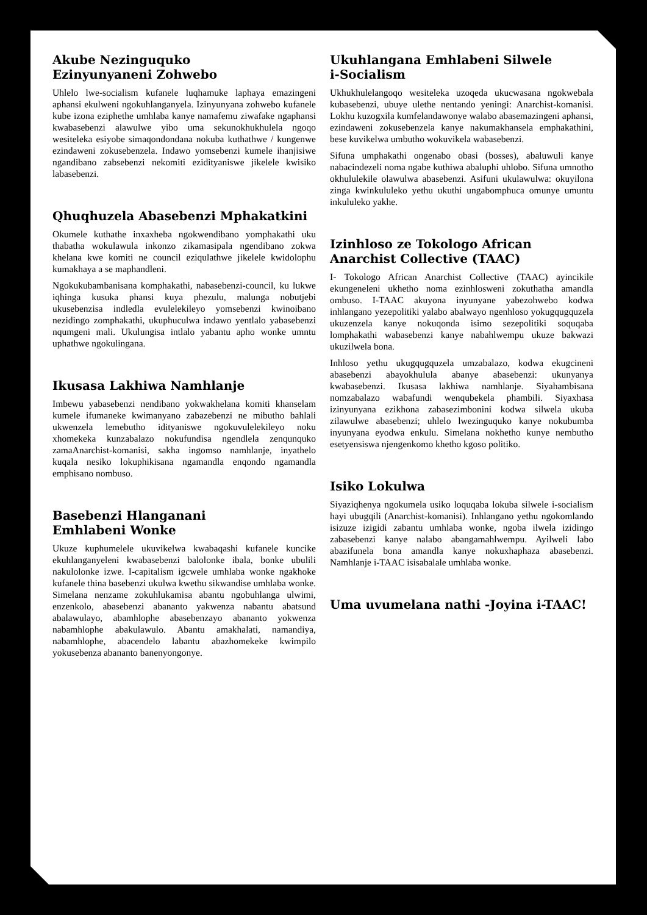Akube Nezinguquko
Ezinyunyaneni Zohwebo
Uhlelo lwe-socialism kufanele luqhamuke laphaya emazingeni aphansi ekulweni ngokuhlanganyela. Izinyunyana zohwebo kufanele kube izona eziphethe umhlaba kanye namafemu ziwafake ngaphansi kwabasebenzi alawulwe yibo uma sekunokhukhulela ngoqo wesiteleka esiyobe simaqondondana nokuba kuthathwe / kungenwe ezindaweni zokusebenzela. Indawo yomsebenzi kumele ihanjisiwe ngandibano zabsebenzi nekomiti ezidityaniswe jikelele kwisiko labasebenzi.
Qhuqhuzela Abasebenzi Mphakatkini
Okumele kuthathe inxaxheba ngokwendibano yomphakathi uku thabatha wokulawula inkonzo zikamasipala ngendibano zokwa khelana kwe komiti ne council eziqulathwe jikelele kwidolophu kumakhaya a se maphandleni.
Ngokukubambanisana komphakathi, nabasebenzi-council, ku lukwe iqhinga kusuka phansi kuya phezulu, malunga nobutjebi ukusebenzisa indledla evulelekileyo yomsebenzi kwinoibano nezidingo zomphakathi, ukuphuculwa indawo yentlalo yabasebenzi nqumgeni mali. Ukulungisa intlalo yabantu apho wonke umntu uphathwe ngokulingana.
Ikusasa Lakhiwa Namhlanje
Imbewu yabasebenzi nendibano yokwakhelana komiti khanselam kumele ifumaneke kwimanyano zabazebenzi ne mibutho bahlali ukwenzela lemebutho idityaniswe ngokuvulelekileyo noku xhomekeka kunzabalazo nokufundisa ngendlela zenqunquko zamaAnarchist-komanisi, sakha ingomso namhlanje, inyathelo kuqala nesiko lokuphikisana ngamandla enqondo ngamandla emphisano nombuso.
Basebenzi Hlanganani
Emhlabeni Wonke
Ukuze kuphumelele ukuvikelwa kwabaqashi kufanele kuncike ekuhlanganyeleni kwabasebenzi balolonke ibala, bonke ubulili nakulolonke izwe. I-capitalism igcwele umhlaba wonke ngakhoke kufanele thina basebenzi ukulwa kwethu sikwandise umhlaba wonke. Simelana nenzame zokuhlukamisa abantu ngobuhlanga ulwimi, enzenkolo, abasebenzi abananto yakwenza nabantu abatsund abalawulayo, abamhlophe abasebenzayo abananto yokwenza nabamhlophe abakulawulo. Abantu amakhalati, namandiya, nabamhlophe, abacendelo labantu abazhomekeke kwimpilo yokusebenza abananto banenyongonye.
Ukuhlangana Emhlabeni Silwele
i-Socialism
Ukhukhulelangoqo wesiteleka uzoqeda ukucwasana ngokwebala kubasebenzi, ubuye ulethe nentando yeningi: Anarchist-komanisi. Lokhu kuzogxila kumfelandawonye walabo abasemazingeni aphansi, ezindaweni zokusebenzela kanye nakumakhansela emphakathini, bese kuvikelwa umbutho wokuvikela wabasebenzi.
Sifuna umphakathi ongenabo obasi (bosses), abaluwuli kanye nabacindezeli noma ngabe kuthiwa abaluphi uhlobo. Sifuna umnotho okhululekile olawulwa abasebenzi. Asifuni ukulawulwa: okuyilona zinga kwinkululeko yethu ukuthi ungabomphuca omunye umuntu inkululeko yakhe.
Izinhloso ze Tokologo African Anarchist Collective (TAAC)
I- Tokologo African Anarchist Collective (TAAC) ayincikile ekungeneleni ukhetho noma ezinhlosweni zokuthatha amandla ombuso. I-TAAC akuyona inyunyane yabezohwebo kodwa inhlangano yezepolitiki yalabo abalwayo ngenhloso yokugqugquzela ukuzenzela kanye nokuqonda isimo sezepolitiki soquqaba lomphakathi wabasebenzi kanye nabahlwempu ukuze bakwazi ukuzilwela bona.
Inhloso yethu ukugqugquzela umzabalazo, kodwa ekugcineni abasebenzi abayokhulula abanye abasebenzi: ukunyanya kwabasebenzi. Ikusasa lakhiwa namhlanje. Siyahambisana nomzabalazo wabafundi wenqubekela phambili. Siyaxhasa izinyunyana ezikhona zabasezimbonini kodwa silwela ukuba zilawulwe abasebenzi; uhlelo lwezinguquko kanye nokubumba inyunyana eyodwa enkulu. Simelana nokhetho kunye nembutho esetyensiswa njengenkomo khetho kgoso politiko.
Isiko Lokulwa
Siyaziqhenya ngokumela usiko loquqaba lokuba silwele i-socialism hayi ubugqili (Anarchist-komanisi). Inhlangano yethu ngokomlando isizuze izigidi zabantu umhlaba wonke, ngoba ilwela izidingo zabasebenzi kanye nalabo abangamahlwempu. Ayilweli labo abazifunela bona amandla kanye nokuxhaphaza abasebenzi. Namhlanje i-TAAC isisabalale umhlaba wonke.
Uma uvumelana nathi -Joyina i-TAAC!